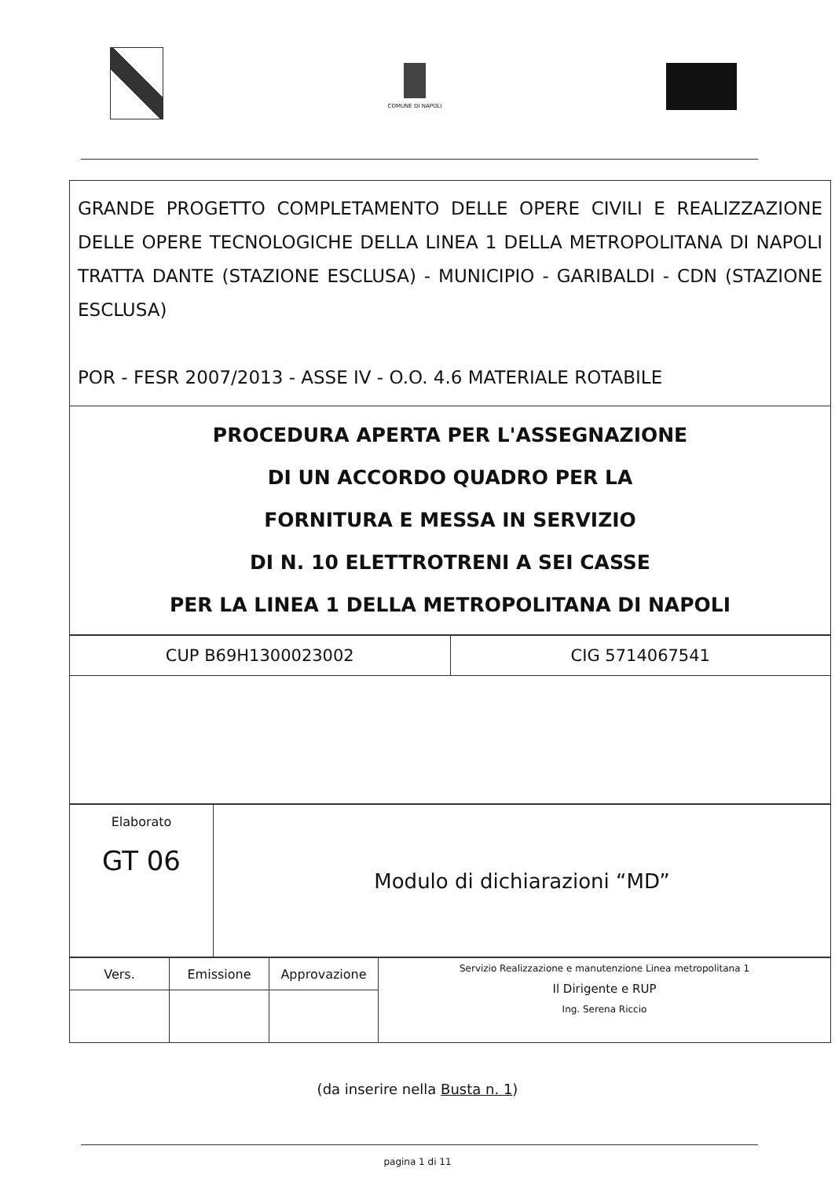COMUNE DI NAPOLI
| GRANDE PROGETTO COMPLETAMENTO DELLE OPERE CIVILI E REALIZZAZIONE DELLE OPERE TECNOLOGICHE DELLA LINEA 1 DELLA METROPOLITANA DI NAPOLI TRATTA DANTE (STAZIONE ESCLUSA) - MUNICIPIO - GARIBALDI - CDN (STAZIONE ESCLUSA) POR - FESR 2007/2013 - ASSE IV - O.O. 4.6 MATERIALE ROTABILE |
| PROCEDURA APERTA PER L'ASSEGNAZIONE DI UN ACCORDO QUADRO PER LA FORNITURA E MESSA IN SERVIZIO DI N. 10 ELETTROTRENI A SEI CASSE PER LA LINEA 1 DELLA METROPOLITANA DI NAPOLI |
| CUP B69H1300023002 | CIG 5714067541 |
| Elaborato GT 06 | Modulo di dichiarazioni “MD” |
| Vers. | Emissione | Approvazione | Servizio Realizzazione e manutenzione Linea metropolitana 1 Il Dirigente e RUP Ing. Serena Riccio |
(da inserire nella Busta n. 1)
pagina 1 di 11